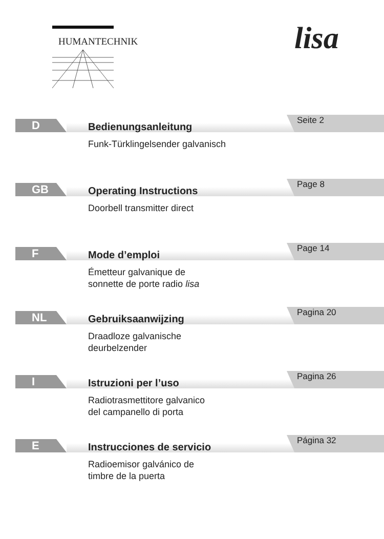HUMANTECHNIK lisa
D Seite 2
Bedienungsanleitung
Funk-Türklingelsender galvanisch
GB Page 8
Operating Instructions
Doorbell transmitter direct
F Page 14
Mode d’emploi
Émetteur galvanique de
sonnette de porte radio lisa
NL Pagina 20
Gebruiksaanwijzing
Draadloze galvanische
deurbelzender
I Pagina 26
Istruzioni per l’uso
Radiotrasmettitore galvanico
del campanello di porta
E Página 32
Instrucciones de servicio
Radioemisor galvánico de
timbre de la puerta